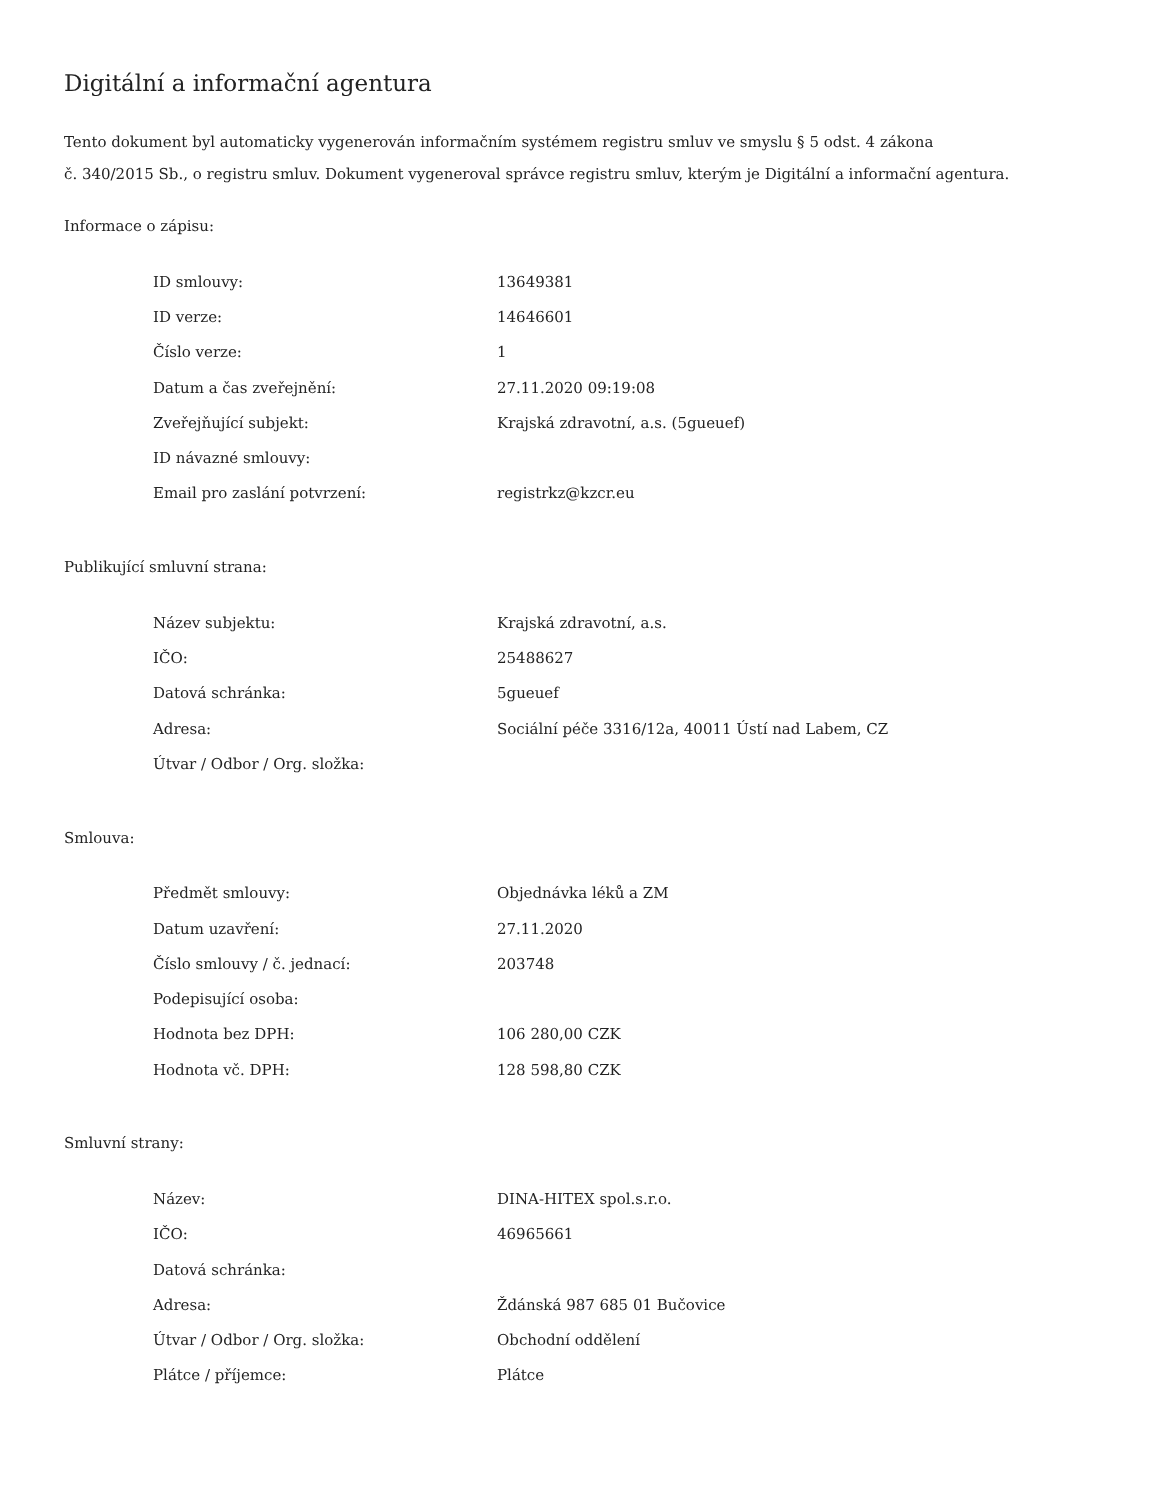Digitální a informační agentura
Tento dokument byl automaticky vygenerován informačním systémem registru smluv ve smyslu § 5 odst. 4 zákona
č. 340/2015 Sb., o registru smluv. Dokument vygeneroval správce registru smluv, kterým je Digitální a informační agentura.
Informace o zápisu:
| ID smlouvy: | 13649381 |
| ID verze: | 14646601 |
| Číslo verze: | 1 |
| Datum a čas zveřejnění: | 27.11.2020 09:19:08 |
| Zveřejňující subjekt: | Krajská zdravotní, a.s. (5gueuef) |
| ID návazné smlouvy: | |
| Email pro zaslání potvrzení: | registrkz@kzcr.eu |
Publikující smluvní strana:
| Název subjektu: | Krajská zdravotní, a.s. |
| IČO: | 25488627 |
| Datová schránka: | 5gueuef |
| Adresa: | Sociální péče 3316/12a, 40011 Ústí nad Labem, CZ |
| Útvar / Odbor / Org. složka: | |
Smlouva:
| Předmět smlouvy: | Objednávka léků a ZM |
| Datum uzavření: | 27.11.2020 |
| Číslo smlouvy / č. jednací: | 203748 |
| Podepisující osoba: | |
| Hodnota bez DPH: | 106 280,00 CZK |
| Hodnota vč. DPH: | 128 598,80 CZK |
Smluvní strany:
| Název: | DINA-HITEX spol.s.r.o. |
| IČO: | 46965661 |
| Datová schránka: | |
| Adresa: | Ždánská 987 685 01 Bučovice |
| Útvar / Odbor / Org. složka: | Obchodní oddělení |
| Plátce / příjemce: | Plátce |